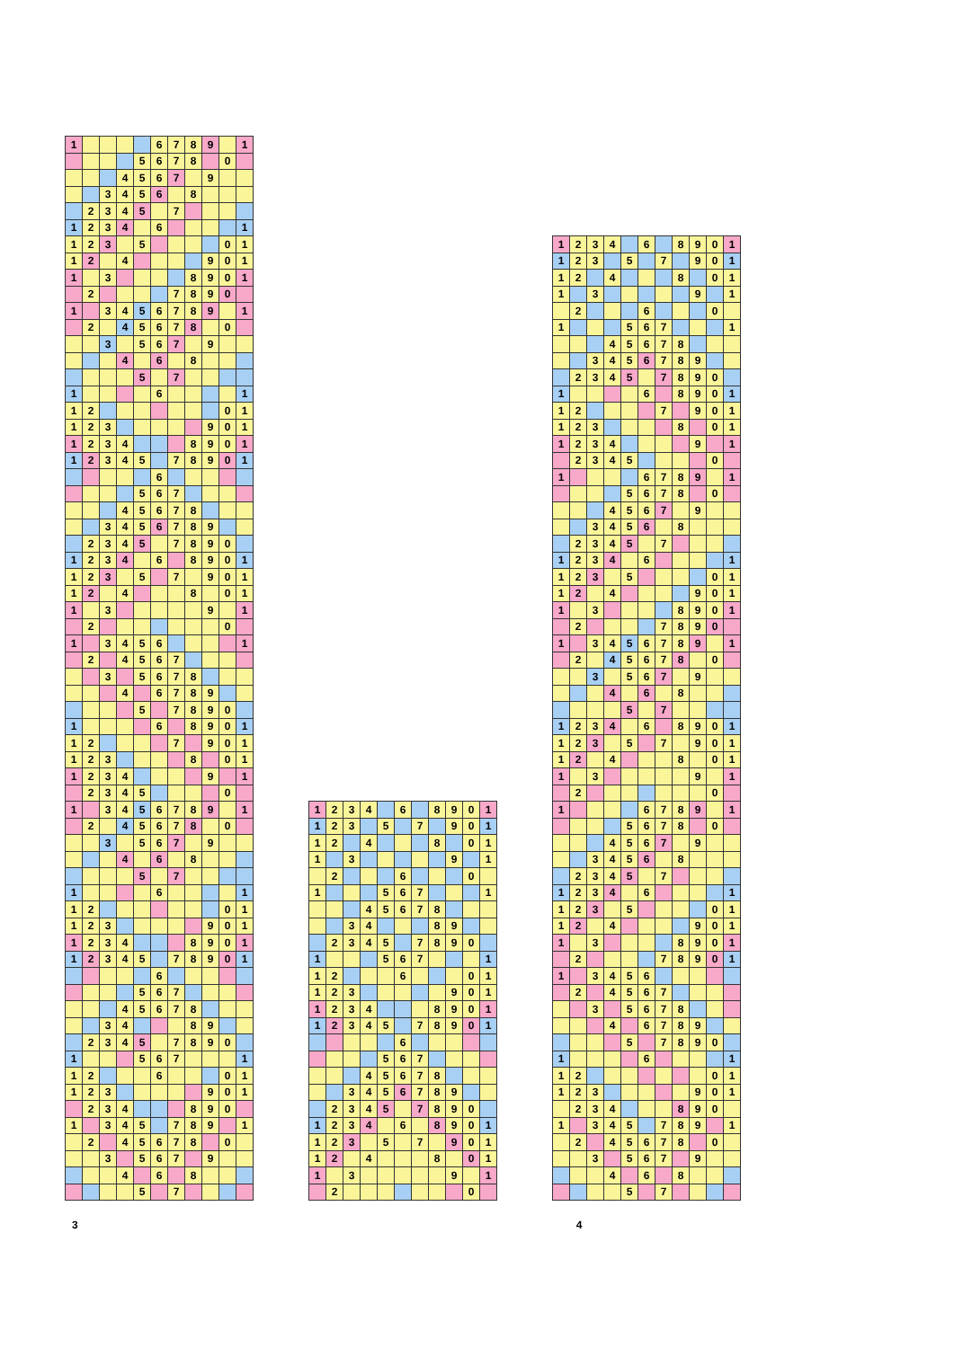| 1 | | | | | 6 | 7 | 8 | 9 | | 1 |
| | | | | 5 | 6 | 7 | 8 | | 0 | |
| | | | 4 | 5 | 6 | 7 | | 9 | | |
| | | 3 | 4 | 5 | 6 | | 8 | | | |
| | 2 | 3 | 4 | 5 | | 7 | | | | |
| 1 | 2 | 3 | 4 | | 6 | | | | | 1 |
| 1 | 2 | 3 | | 5 | | | | | 0 | 1 |
| 1 | 2 | | 4 | | | | | 9 | 0 | 1 |
| 1 | | 3 | | | | | 8 | 9 | 0 | 1 |
| | 2 | | | | | 7 | 8 | 9 | 0 | |
| 1 | | 3 | 4 | 5 | 6 | 7 | 8 | 9 | | 1 |
| | 2 | | 4 | 5 | 6 | 7 | 8 | | 0 | |
| | | 3 | | 5 | 6 | 7 | | 9 | | |
| | | | 4 | | 6 | | 8 | | | |
| | | | | 5 | | 7 | | | | |
| 1 | | | | | 6 | | | | | 1 |
| 1 | 2 | | | | | | | | 0 | 1 |
| 1 | 2 | 3 | | | | | | 9 | 0 | 1 |
| 1 | 2 | 3 | 4 | | | | 8 | 9 | 0 | 1 |
| 1 | 2 | 3 | 4 | 5 | | 7 | 8 | 9 | 0 | 1 |
| | | | | | 6 | | | | | |
| | | | | 5 | 6 | 7 | | | | |
| | | | 4 | 5 | 6 | 7 | 8 | | | |
| | | 3 | 4 | 5 | 6 | 7 | 8 | 9 | | |
| | 2 | 3 | 4 | 5 | | 7 | 8 | 9 | 0 | |
| 1 | 2 | 3 | 4 | | 6 | | 8 | 9 | 0 | 1 |
| 1 | 2 | 3 | | 5 | | 7 | | 9 | 0 | 1 |
| 1 | 2 | | 4 | | | | 8 | | 0 | 1 |
| 1 | | 3 | | | | | | 9 | | 1 |
| | 2 | | | | | | | | 0 | |
| 1 | | 3 | 4 | 5 | 6 | | | | | 1 |
| | 2 | | 4 | 5 | 6 | 7 | | | | |
| | | 3 | | 5 | 6 | 7 | 8 | | | |
| | | | 4 | | 6 | 7 | 8 | 9 | | |
| | | | | 5 | | 7 | 8 | 9 | 0 | |
| 1 | | | | | 6 | | 8 | 9 | 0 | 1 |
| 1 | 2 | | | | | 7 | | 9 | 0 | 1 |
| 1 | 2 | 3 | | | | | 8 | | 0 | 1 |
| 1 | 2 | 3 | 4 | | | | | 9 | | 1 |
| | 2 | 3 | 4 | 5 | | | | | 0 | |
| 1 | | 3 | 4 | 5 | 6 | 7 | 8 | 9 | | 1 |
| | 2 | | 4 | 5 | 6 | 7 | 8 | | 0 | |
| | | 3 | | 5 | 6 | 7 | | 9 | | |
| | | | 4 | | 6 | | 8 | | | |
| | | | | 5 | | 7 | | | | |
| 1 | | | | | 6 | | | | | 1 |
| 1 | 2 | | | | | | | | 0 | 1 |
| 1 | 2 | 3 | | | | | | 9 | 0 | 1 |
| 1 | 2 | 3 | 4 | | | | 8 | 9 | 0 | 1 |
| 1 | 2 | 3 | 4 | 5 | | 7 | 8 | 9 | 0 | 1 |
| | | | | | 6 | | | | | |
| | | | | 5 | 6 | 7 | | | | |
| | | | 4 | 5 | 6 | 7 | 8 | | | |
| | | 3 | 4 | | | | 8 | 9 | | |
| | 2 | 3 | 4 | 5 | | 7 | 8 | 9 | 0 | |
| 1 | | | | 5 | 6 | 7 | | | | 1 |
| 1 | 2 | | | | 6 | | | | 0 | 1 |
| 1 | 2 | 3 | | | | | | 9 | 0 | 1 |
| | 2 | 3 | 4 | | | | 8 | 9 | 0 | |
| 1 | | 3 | 4 | 5 | | 7 | 8 | 9 | | 1 |
| | 2 | | 4 | 5 | 6 | 7 | 8 | | 0 | |
| | | 3 | | 5 | 6 | 7 | | 9 | | |
| | | | 4 | | 6 | | 8 | | | |
| | | | | 5 | | 7 | | | | |
| 1 | 2 | 3 | 4 | | 6 | | 8 | 9 | 0 | 1 |
| 1 | 2 | 3 | | 5 | | 7 | | 9 | 0 | 1 |
| 1 | 2 | | 4 | | | | 8 | | 0 | 1 |
| 1 | | 3 | | | | | | 9 | | 1 |
| | 2 | | | | 6 | | | | 0 | |
| 1 | | | | 5 | 6 | 7 | | | | 1 |
| | | | 4 | 5 | 6 | 7 | 8 | | | |
| | | 3 | 4 | | | | 8 | 9 | | |
| | 2 | 3 | 4 | 5 | | 7 | 8 | 9 | 0 | |
| 1 | | | | 5 | 6 | 7 | | | | 1 |
| 1 | 2 | | | | 6 | | | | 0 | 1 |
| 1 | 2 | 3 | | | | | | 9 | 0 | 1 |
| 1 | 2 | 3 | 4 | | | | 8 | 9 | 0 | 1 |
| 1 | 2 | 3 | 4 | 5 | | 7 | 8 | 9 | 0 | 1 |
| | | | | | 6 | | | | | |
| | | | | 5 | 6 | 7 | | | | |
| | | | 4 | 5 | 6 | 7 | 8 | | | |
| | | 3 | 4 | 5 | 6 | 7 | 8 | 9 | | |
| | 2 | 3 | 4 | 5 | | 7 | 8 | 9 | 0 | |
| 1 | 2 | 3 | 4 | | 6 | | 8 | 9 | 0 | 1 |
| 1 | 2 | 3 | | 5 | | 7 | | 9 | 0 | 1 |
| 1 | 2 | | 4 | | | | 8 | | 0 | 1 |
| 1 | | 3 | | | | | | 9 | | 1 |
| | 2 | | | | | | | | 0 | |
| 1 | 2 | 3 | 4 | | 6 | | 8 | 9 | 0 | 1 |
| 1 | 2 | 3 | | 5 | | 7 | | 9 | 0 | 1 |
| 1 | 2 | | 4 | | | | 8 | | 0 | 1 |
| 1 | | 3 | | | | | | 9 | | 1 |
| | 2 | | | | 6 | | | | 0 | |
| 1 | | | | 5 | 6 | 7 | | | | 1 |
| | | | 4 | 5 | 6 | 7 | 8 | | | |
| | | 3 | 4 | 5 | 6 | 7 | 8 | 9 | | |
| | 2 | 3 | 4 | 5 | | 7 | 8 | 9 | 0 | |
| 1 | | | | | 6 | | 8 | 9 | 0 | 1 |
| 1 | 2 | | | | | 7 | | 9 | 0 | 1 |
| 1 | 2 | 3 | | | | | 8 | | 0 | 1 |
| 1 | 2 | 3 | 4 | | | | | 9 | | 1 |
| | 2 | 3 | 4 | 5 | | | | | 0 | |
| 1 | | | | | 6 | 7 | 8 | 9 | | 1 |
| | | | | 5 | 6 | 7 | 8 | | 0 | |
| | | | 4 | 5 | 6 | 7 | | 9 | | |
| | | 3 | 4 | 5 | 6 | | 8 | | | |
| | 2 | 3 | 4 | 5 | | 7 | | | | |
| 1 | 2 | 3 | 4 | | 6 | | | | | 1 |
| 1 | 2 | 3 | | 5 | | | | | 0 | 1 |
| 1 | 2 | | 4 | | | | | 9 | 0 | 1 |
| 1 | | 3 | | | | | 8 | 9 | 0 | 1 |
| | 2 | | | | | 7 | 8 | 9 | 0 | |
| 1 | | 3 | 4 | 5 | 6 | 7 | 8 | 9 | | 1 |
| | 2 | | 4 | 5 | 6 | 7 | 8 | | 0 | |
| | | 3 | | 5 | 6 | 7 | | 9 | | |
| | | | 4 | | 6 | | 8 | | | |
| | | | | 5 | | 7 | | | | |
| 1 | 2 | 3 | 4 | | 6 | | 8 | 9 | 0 | 1 |
| 1 | 2 | 3 | | 5 | | 7 | | 9 | 0 | 1 |
| 1 | 2 | | 4 | | | | 8 | | 0 | 1 |
| 1 | | 3 | | | | | | 9 | | 1 |
| | 2 | | | | | | | | 0 | |
| 1 | | | | | 6 | 7 | 8 | 9 | | 1 |
| | | | | 5 | 6 | 7 | 8 | | 0 | |
| | | | 4 | 5 | 6 | 7 | | 9 | | |
| | | 3 | 4 | 5 | 6 | | 8 | | | |
| | 2 | 3 | 4 | 5 | | 7 | | | | |
| 1 | 2 | 3 | 4 | | 6 | | | | | 1 |
| 1 | 2 | 3 | | 5 | | | | | 0 | 1 |
| 1 | 2 | | 4 | | | | | 9 | 0 | 1 |
| 1 | | 3 | | | | | 8 | 9 | 0 | 1 |
| | 2 | | | | | 7 | 8 | 9 | 0 | 1 |
| 1 | | 3 | 4 | 5 | 6 | | | | | |
| | 2 | | 4 | 5 | 6 | 7 | | | | |
| | | 3 | | 5 | 6 | 7 | 8 | | | |
| | | | 4 | | 6 | 7 | 8 | 9 | | |
| | | | | 5 | | 7 | 8 | 9 | 0 | |
| 1 | | | | | 6 | | | | | 1 |
| 1 | 2 | | | | | | | | 0 | 1 |
| 1 | 2 | 3 | | | | | | 9 | 0 | 1 |
| | 2 | 3 | 4 | | | | 8 | 9 | 0 | |
| 1 | | 3 | 4 | 5 | | 7 | 8 | 9 | | 1 |
| | 2 | | 4 | 5 | 6 | 7 | 8 | | 0 | |
| | | 3 | | 5 | 6 | 7 | | 9 | | |
| | | | 4 | | 6 | | 8 | | | |
| | | | | 5 | | 7 | | | | |
3 4